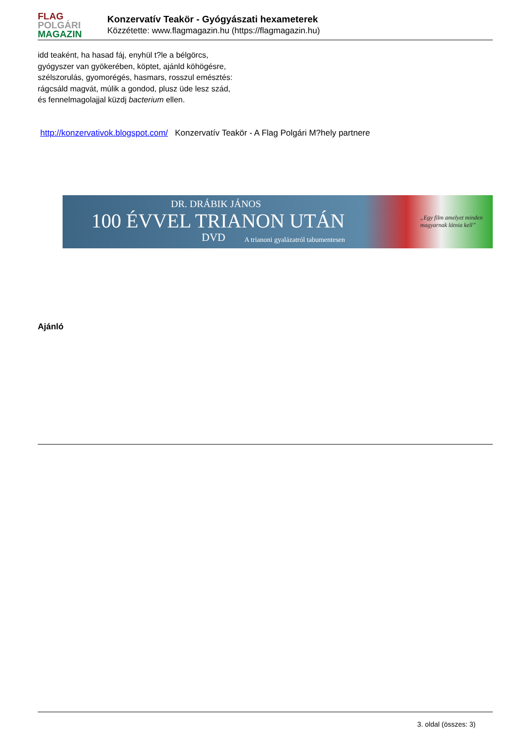FLAG
POLGÁRI
MAGAZIN
Konzervatív Teakör - Gyógyászati hexameterek
Közzétette: www.flagmagazin.hu (https://flagmagazin.hu)
idd teaként, ha hasad fáj, enyhül t?le a bélgörcs,
gyógyszer van gyökerében, köptet, ajánld köhögésre,
szélszorulás, gyomorégés, hasmars, rosszul emésztés:
rágcsáld magvát, múlik a gondod, plusz üde lesz szád,
és fennelmagolajjal küzdj bacterium ellen.
http://konzervativok.blogspot.com/ Konzervatív Teakör - A Flag Polgári M?hely partnere
DR. DRÁBIK JÁNOS
100 ÉVVEL TRIANON UTÁN
DVD
A trianoni gyalázatról tabumentesen
„Egy film amelyet minden
magyarnak látnia kell”
Ajánló
3. oldal (összes: 3)